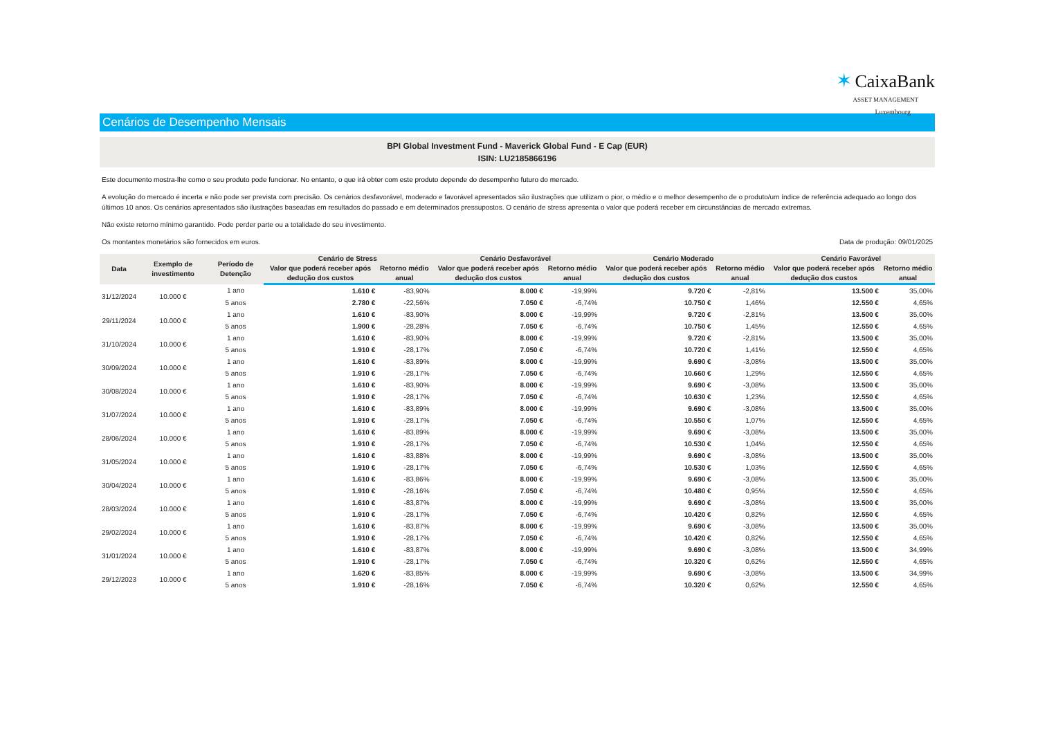✶ CaixaBank
ASSET MANAGEMENT
Luxembourg
Cenários de Desempenho Mensais
BPI Global Investment Fund - Maverick Global Fund - E Cap (EUR)
ISIN: LU2185866196
Este documento mostra-lhe como o seu produto pode funcionar. No entanto, o que irá obter com este produto depende do desempenho futuro do mercado.
A evolução do mercado é incerta e não pode ser prevista com precisão. Os cenários desfavorável, moderado e favorável apresentados são ilustrações que utilizam o pior, o médio e o melhor desempenho de o produto/um índice de referência adequado ao longo dos últimos 10 anos. Os cenários apresentados são ilustrações baseadas em resultados do passado e em determinados pressupostos. O cenário de stress apresenta o valor que poderá receber em circunstâncias de mercado extremas.
Não existe retorno mínimo garantido. Pode perder parte ou a totalidade do seu investimento.
Os montantes monetários são fornecidos em euros. Data de produção: 09/01/2025
| Data | Exemplo de investimento | Período de Detenção | Cenário de Stress | | Cenário Desfavorável | | Cenário Moderado | | Cenário Favorável | |
| --- | --- | --- | --- | --- | --- | --- | --- | --- | --- | --- |
| | | | Valor que poderá receber após dedução dos custos | Retorno médio anual | Valor que poderá receber após dedução dos custos | Retorno médio anual | Valor que poderá receber após dedução dos custos | Retorno médio anual | Valor que poderá receber após dedução dos custos | Retorno médio anual |
| 31/12/2024 | 10.000 € | 1 ano | 1.610 € | -83,90% | 8.000 € | -19,99% | 9.720 € | -2,81% | 13.500 € | 35,00% |
| | | 5 anos | 2.780 € | -22,56% | 7.050 € | -6,74% | 10.750 € | 1,46% | 12.550 € | 4,65% |
| 29/11/2024 | 10.000 € | 1 ano | 1.610 € | -83,90% | 8.000 € | -19,99% | 9.720 € | -2,81% | 13.500 € | 35,00% |
| | | 5 anos | 1.900 € | -28,28% | 7.050 € | -6,74% | 10.750 € | 1,45% | 12.550 € | 4,65% |
| 31/10/2024 | 10.000 € | 1 ano | 1.610 € | -83,90% | 8.000 € | -19,99% | 9.720 € | -2,81% | 13.500 € | 35,00% |
| | | 5 anos | 1.910 € | -28,17% | 7.050 € | -6,74% | 10.720 € | 1,41% | 12.550 € | 4,65% |
| 30/09/2024 | 10.000 € | 1 ano | 1.610 € | -83,89% | 8.000 € | -19,99% | 9.690 € | -3,08% | 13.500 € | 35,00% |
| | | 5 anos | 1.910 € | -28,17% | 7.050 € | -6,74% | 10.660 € | 1,29% | 12.550 € | 4,65% |
| 30/08/2024 | 10.000 € | 1 ano | 1.610 € | -83,90% | 8.000 € | -19,99% | 9.690 € | -3,08% | 13.500 € | 35,00% |
| | | 5 anos | 1.910 € | -28,17% | 7.050 € | -6,74% | 10.630 € | 1,23% | 12.550 € | 4,65% |
| 31/07/2024 | 10.000 € | 1 ano | 1.610 € | -83,89% | 8.000 € | -19,99% | 9.690 € | -3,08% | 13.500 € | 35,00% |
| | | 5 anos | 1.910 € | -28,17% | 7.050 € | -6,74% | 10.550 € | 1,07% | 12.550 € | 4,65% |
| 28/06/2024 | 10.000 € | 1 ano | 1.610 € | -83,89% | 8.000 € | -19,99% | 9.690 € | -3,08% | 13.500 € | 35,00% |
| | | 5 anos | 1.910 € | -28,17% | 7.050 € | -6,74% | 10.530 € | 1,04% | 12.550 € | 4,65% |
| 31/05/2024 | 10.000 € | 1 ano | 1.610 € | -83,88% | 8.000 € | -19,99% | 9.690 € | -3,08% | 13.500 € | 35,00% |
| | | 5 anos | 1.910 € | -28,17% | 7.050 € | -6,74% | 10.530 € | 1,03% | 12.550 € | 4,65% |
| 30/04/2024 | 10.000 € | 1 ano | 1.610 € | -83,86% | 8.000 € | -19,99% | 9.690 € | -3,08% | 13.500 € | 35,00% |
| | | 5 anos | 1.910 € | -28,16% | 7.050 € | -6,74% | 10.480 € | 0,95% | 12.550 € | 4,65% |
| 28/03/2024 | 10.000 € | 1 ano | 1.610 € | -83,87% | 8.000 € | -19,99% | 9.690 € | -3,08% | 13.500 € | 35,00% |
| | | 5 anos | 1.910 € | -28,17% | 7.050 € | -6,74% | 10.420 € | 0,82% | 12.550 € | 4,65% |
| 29/02/2024 | 10.000 € | 1 ano | 1.610 € | -83,87% | 8.000 € | -19,99% | 9.690 € | -3,08% | 13.500 € | 35,00% |
| | | 5 anos | 1.910 € | -28,17% | 7.050 € | -6,74% | 10.420 € | 0,82% | 12.550 € | 4,65% |
| 31/01/2024 | 10.000 € | 1 ano | 1.610 € | -83,87% | 8.000 € | -19,99% | 9.690 € | -3,08% | 13.500 € | 34,99% |
| | | 5 anos | 1.910 € | -28,17% | 7.050 € | -6,74% | 10.320 € | 0,62% | 12.550 € | 4,65% |
| 29/12/2023 | 10.000 € | 1 ano | 1.620 € | -83,85% | 8.000 € | -19,99% | 9.690 € | -3,08% | 13.500 € | 34,99% |
| | | 5 anos | 1.910 € | -28,16% | 7.050 € | -6,74% | 10.320 € | 0,62% | 12.550 € | 4,65% |